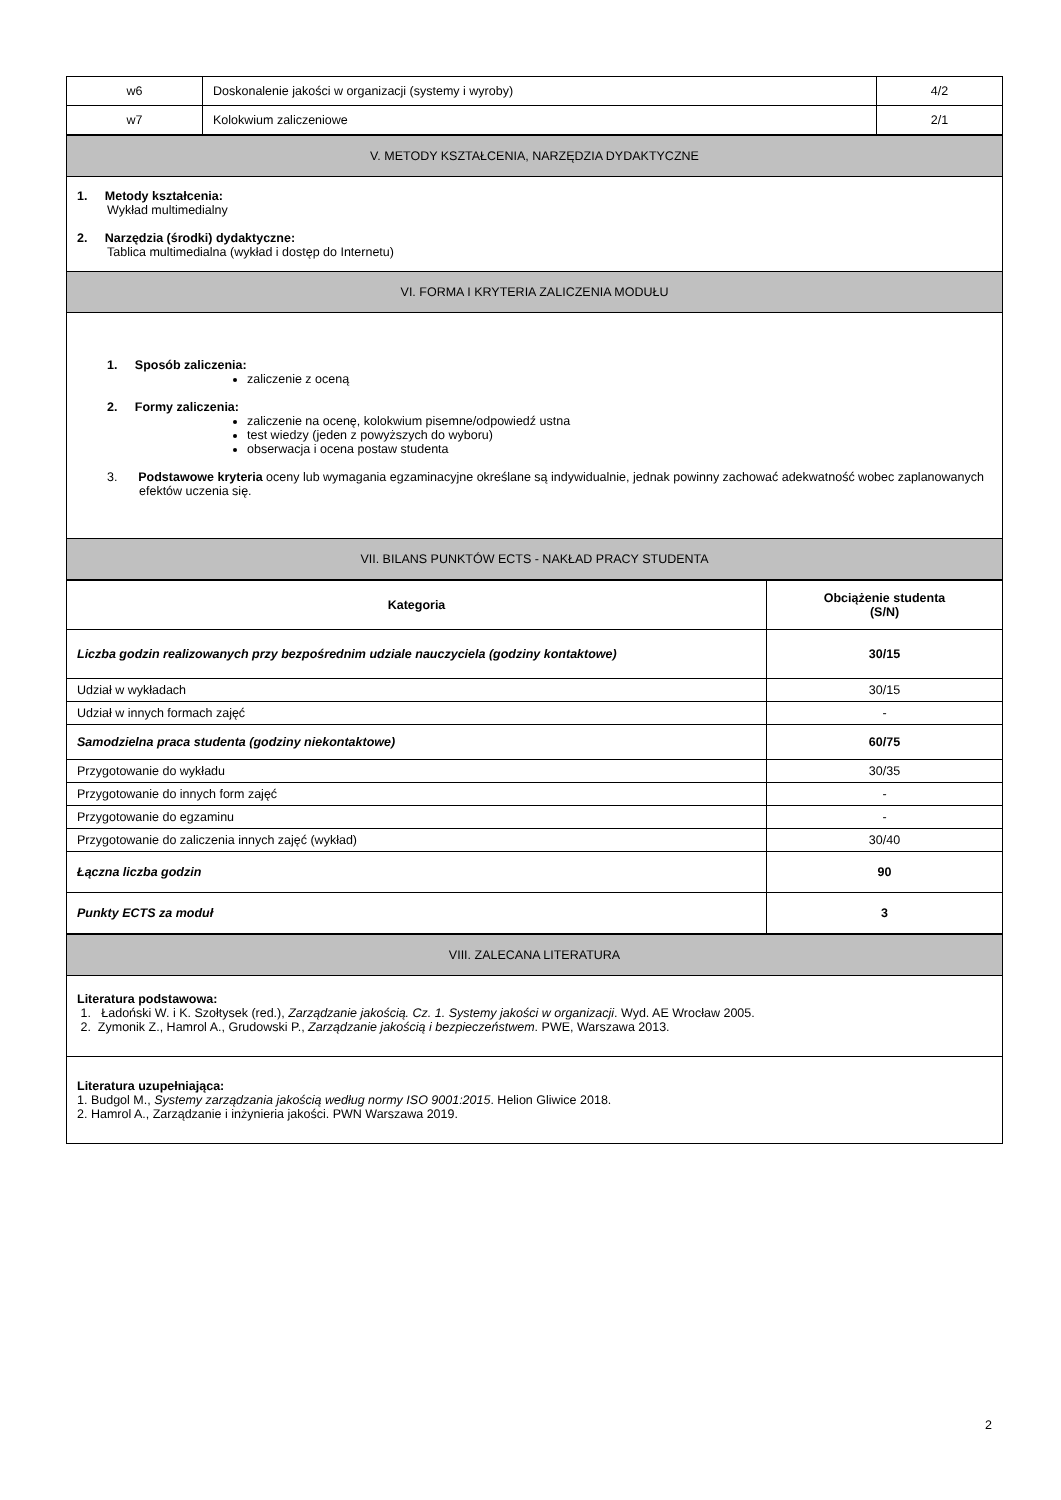| w6 | Doskonalenie jakości w organizacji (systemy i wyroby) | 4/2 |
| w7 | Kolokwium zaliczeniowe | 2/1 |
| V. METODY KSZTAŁCENIA, NARZĘDZIA DYDAKTYCZNE |
| 1. Metody kształcenia: Wykład multimedialny 2. Narzędzia (środki) dydaktyczne: Tablica multimedialna (wykład i dostęp do Internetu) |
| VI. FORMA I KRYTERIA ZALICZENIA MODUŁU |
| 1. Sposób zaliczenia: zaliczenie z oceną 2. Formy zaliczenia: zaliczenie na ocenę, kolokwium pisemne/odpowiedź ustna test wiedzy (jeden z powyższych do wyboru) obserwacja i ocena postaw studenta 3. Podstawowe kryteria oceny lub wymagania egzaminacyjne określane są indywidualnie, jednak powinny zachować adekwatność wobec zaplanowanych efektów uczenia się. |
| VII. BILANS PUNKTÓW ECTS - NAKŁAD PRACY STUDENTA |
| Kategoria | Obciążenie studenta (S/N) |
| --- | --- |
| Liczba godzin realizowanych przy bezpośrednim udziale nauczyciela (godziny kontaktowe) | 30/15 |
| Udział w wykładach | 30/15 |
| Udział w innych formach zajęć | - |
| Samodzielna praca studenta (godziny niekontaktowe) | 60/75 |
| Przygotowanie do wykładu | 30/35 |
| Przygotowanie do innych form zajęć | - |
| Przygotowanie do egzaminu | - |
| Przygotowanie do zaliczenia innych zajęć (wykład) | 30/40 |
| Łączna liczba godzin | 90 |
| Punkty ECTS za moduł | 3 |
| VIII. ZALECANA LITERATURA |
| Literatura podstawowa: 1. Ładoński W. i K. Szołtysek (red.), Zarządzanie jakością. Cz. 1. Systemy jakości w organizacji . Wyd. AE Wrocław 2005. 2. Zymonik Z., Hamrol A., Grudowski P., Zarządzanie jakością i bezpieczeństwem . PWE, Warszawa 2013. |
| Literatura uzupełniająca: 1. Budgol M., Systemy zarządzania jakością według normy ISO 9001:2015 . Helion Gliwice 2018. 2. Hamrol A., Zarządzanie i inżynieria jakości. PWN Warszawa 2019. |
2